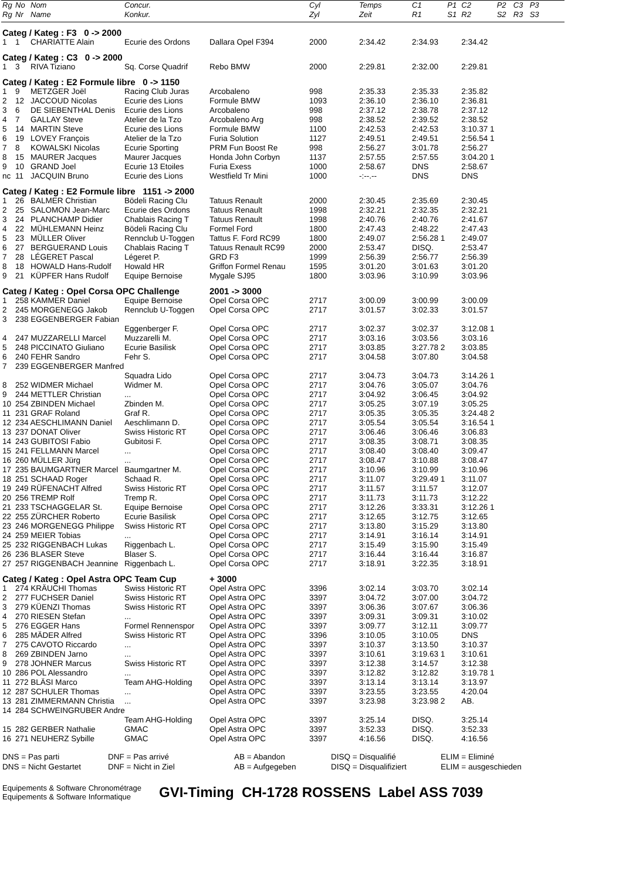| Rg | No | Nom | Concur. | | Cyl | Temps | C1 | P1 | C2 | P2 | C3 | P3 |
| --- | --- | --- | --- | --- | --- | --- | --- | --- | --- | --- | --- | --- |
| Rg | Nr | Name | Konkur. | | Zyl | Zeit | R1 | S1 | R2 | S2 | R3 | S3 |
| Categ / Kateg : F3 0 -> 2000 | | | | | | | | | | | | |
| 1 | 1 | CHARIATTE Alain | Ecurie des Ordons | Dallara Opel F394 | 2000 | 2:34.42 | 2:34.93 | | 2:34.42 | | | |
| Categ / Kateg : C3 0 -> 2000 | | | | | | | | | | | | |
| 1 | 3 | RIVA Tiziano | Sq. Corse Quadrif | Rebo BMW | 2000 | 2:29.81 | 2:32.00 | | 2:29.81 | | | |
| Categ / Kateg : E2 Formule libre 0 -> 1150 | | | | | | | | | | | | |
| 1 | 9 | METZGER Joël | Racing Club Juras | Arcobaleno | 998 | 2:35.33 | 2:35.33 | | 2:35.82 | | | |
| 2 | 12 | JACCOUD Nicolas | Ecurie des Lions | Formule BMW | 1093 | 2:36.10 | 2:36.10 | | 2:36.81 | | | |
| 3 | 6 | DE SIEBENTHAL Denis | Ecurie des Lions | Arcobaleno | 998 | 2:37.12 | 2:38.78 | | 2:37.12 | | | |
| 4 | 7 | GALLAY Steve | Atelier de la Tzo | Arcobaleno Arg | 998 | 2:38.52 | 2:39.52 | | 2:38.52 | | | |
| 5 | 14 | MARTIN Steve | Ecurie des Lions | Formule BMW | 1100 | 2:42.53 | 2:42.53 | | 3:10.37 1 | | | |
| 6 | 19 | LOVEY François | Atelier de la Tzo | Furia Solution | 1127 | 2:49.51 | 2:49.51 | | 2:56.54 1 | | | |
| 7 | 8 | KOWALSKI Nicolas | Ecurie Sporting | PRM Fun Boost Re | 998 | 2:56.27 | 3:01.78 | | 2:56.27 | | | |
| 8 | 15 | MAURER Jacques | Maurer Jacques | Honda John Corbyn | 1137 | 2:57.55 | 2:57.55 | | 3:04.20 1 | | | |
| 9 | 10 | GRAND Joel | Ecurie 13 Etoiles | Furia Exess | 1000 | 2:58.67 | DNS | | 2:58.67 | | | |
| nc | 11 | JACQUIN Bruno | Ecurie des Lions | Westfield Tr Mini | 1000 | -:--.-- | DNS | | DNS | | | |
| Categ / Kateg : E2 Formule libre 1151 -> 2000 | | | | | | | | | | | | |
| 1 | 26 | BALMER Christian | Bödeli Racing Clu | Tatuus Renault | 2000 | 2:30.45 | 2:35.69 | | 2:30.45 | | | |
| 2 | 25 | SALOMON Jean-Marc | Ecurie des Ordons | Tatuus Renault | 1998 | 2:32.21 | 2:32.35 | | 2:32.21 | | | |
| 3 | 24 | PLANCHAMP Didier | Chablais Racing T | Tatuus Renault | 1998 | 2:40.76 | 2:40.76 | | 2:41.67 | | | |
| 4 | 22 | MÜHLEMANN Heinz | Bödeli Racing Clu | Formel Ford | 1800 | 2:47.43 | 2:48.22 | | 2:47.43 | | | |
| 5 | 23 | MÜLLER Oliver | Rennclub U-Toggen | Tattus F. Ford RC99 | 1800 | 2:49.07 | 2:56.28 1 | | 2:49.07 | | | |
| 6 | 27 | BERGUERAND Louis | Chablais Racing T | Tatuus Renault RC99 | 2000 | 2:53.47 | DISQ. | | 2:53.47 | | | |
| 7 | 28 | LÉGERET Pascal | Légeret P. | GRD F3 | 1999 | 2:56.39 | 2:56.77 | | 2:56.39 | | | |
| 8 | 18 | HOWALD Hans-Rudolf | Howald HR | Griffon Formel Renau | 1595 | 3:01.20 | 3:01.63 | | 3:01.20 | | | |
| 9 | 21 | KÜPFER Hans Rudolf | Equipe Bernoise | Mygale SJ95 | 1800 | 3:03.96 | 3:10.99 | | 3:03.96 | | | |
| Categ / Kateg : Opel Corsa OPC Challenge | | | | 2001 -> 3000 | | | | | | | | |
| 1 | 258 KAMMER Daniel | | Equipe Bernoise | Opel Corsa OPC | 2717 | 3:00.09 | 3:00.99 | | 3:00.09 | | | |
| 2 | 245 MORGENEGG Jakob | | Rennclub U-Toggen | Opel Corsa OPC | 2717 | 3:01.57 | 3:02.33 | | 3:01.57 | | | |
| 3 | 238 EGGENBERGER Fabian | | | | | | | | | | | |
| | | | Eggenberger F. | Opel Corsa OPC | 2717 | 3:02.37 | 3:02.37 | | 3:12.08 1 | | | |
| 4 | 247 MUZZARELLI Marcel | | Muzzarelli M. | Opel Corsa OPC | 2717 | 3:03.16 | 3:03.56 | | 3:03.16 | | | |
| 5 | 248 PICCINATO Giuliano | | Ecurie Basilisk | Opel Corsa OPC | 2717 | 3:03.85 | 3:27.78 2 | | 3:03.85 | | | |
| 6 | 240 FEHR Sandro | | Fehr S. | Opel Corsa OPC | 2717 | 3:04.58 | 3:07.80 | | 3:04.58 | | | |
| 7 | 239 EGGENBERGER Manfred | | | | | | | | | | | |
| | | | Squadra Lido | Opel Corsa OPC | 2717 | 3:04.73 | 3:04.73 | | 3:14.26 1 | | | |
| 8 | 252 WIDMER Michael | | Widmer M. | Opel Corsa OPC | 2717 | 3:04.76 | 3:05.07 | | 3:04.76 | | | |
| 9 | 244 METTLER Christian | | ... | Opel Corsa OPC | 2717 | 3:04.92 | 3:06.45 | | 3:04.92 | | | |
| 10 | 254 ZBINDEN Michael | | Zbinden M. | Opel Corsa OPC | 2717 | 3:05.25 | 3:07.19 | | 3:05.25 | | | |
| 11 | 231 GRAF Roland | | Graf R. | Opel Corsa OPC | 2717 | 3:05.35 | 3:05.35 | | 3:24.48 2 | | | |
| 12 | 234 AESCHLIMANN Daniel | | Aeschlimann D. | Opel Corsa OPC | 2717 | 3:05.54 | 3:05.54 | | 3:16.54 1 | | | |
| 13 | 237 DONAT Oliver | | Swiss Historic RT | Opel Corsa OPC | 2717 | 3:06.46 | 3:06.46 | | 3:06.83 | | | |
| 14 | 243 GUBITOSI Fabio | | Gubitosi F. | Opel Corsa OPC | 2717 | 3:08.35 | 3:08.71 | | 3:08.35 | | | |
| 15 | 241 FELLMANN Marcel | | ... | Opel Corsa OPC | 2717 | 3:08.40 | 3:08.40 | | 3:09.47 | | | |
| 16 | 260 MÜLLER Jürg | | ... | Opel Corsa OPC | 2717 | 3:08.47 | 3:10.88 | | 3:08.47 | | | |
| 17 | 235 BAUMGARTNER Marcel | | Baumgartner M. | Opel Corsa OPC | 2717 | 3:10.96 | 3:10.99 | | 3:10.96 | | | |
| 18 | 251 SCHAAD Roger | | Schaad R. | Opel Corsa OPC | 2717 | 3:11.07 | 3:29.49 1 | | 3:11.07 | | | |
| 19 | 249 RÜFENACHT Alfred | | Swiss Historic RT | Opel Corsa OPC | 2717 | 3:11.57 | 3:11.57 | | 3:12.07 | | | |
| 20 | 256 TREMP Rolf | | Tremp R. | Opel Corsa OPC | 2717 | 3:11.73 | 3:11.73 | | 3:12.22 | | | |
| 21 | 233 TSCHAGGELAR St. | | Equipe Bernoise | Opel Corsa OPC | 2717 | 3:12.26 | 3:33.31 | | 3:12.26 1 | | | |
| 22 | 255 ZÜRCHER Roberto | | Ecurie Basilisk | Opel Corsa OPC | 2717 | 3:12.65 | 3:12.75 | | 3:12.65 | | | |
| 23 | 246 MORGENEGG Philippe | | Swiss Historic RT | Opel Corsa OPC | 2717 | 3:13.80 | 3:15.29 | | 3:13.80 | | | |
| 24 | 259 MEIER Tobias | | ... | Opel Corsa OPC | 2717 | 3:14.91 | 3:16.14 | | 3:14.91 | | | |
| 25 | 232 RIGGENBACH Lukas | | Riggenbach L. | Opel Corsa OPC | 2717 | 3:15.49 | 3:15.90 | | 3:15.49 | | | |
| 26 | 236 BLASER Steve | | Blaser S. | Opel Corsa OPC | 2717 | 3:16.44 | 3:16.44 | | 3:16.87 | | | |
| 27 | 257 RIGGENBACH Jeannine | | Riggenbach L. | Opel Corsa OPC | 2717 | 3:18.91 | 3:22.35 | | 3:18.91 | | | |
| Categ / Kateg : Opel Astra OPC Team Cup | | | | + 3000 | | | | | | | | |
| 1 | 274 KRÄUCHI Thomas | | Swiss Historic RT | Opel Astra OPC | 3396 | 3:02.14 | 3:03.70 | | 3:02.14 | | | |
| 2 | 277 FUCHSER Daniel | | Swiss Historic RT | Opel Astra OPC | 3397 | 3:04.72 | 3:07.00 | | 3:04.72 | | | |
| 3 | 279 KÜENZI Thomas | | Swiss Historic RT | Opel Astra OPC | 3397 | 3:06.36 | 3:07.67 | | 3:06.36 | | | |
| 4 | 270 RIESEN Stefan | | ... | Opel Astra OPC | 3397 | 3:09.31 | 3:09.31 | | 3:10.02 | | | |
| 5 | 276 EGGER Hans | | Formel Rennenspor | Opel Astra OPC | 3397 | 3:09.77 | 3:12.11 | | 3:09.77 | | | |
| 6 | 285 MÄDER Alfred | | Swiss Historic RT | Opel Astra OPC | 3396 | 3:10.05 | 3:10.05 | | DNS | | | |
| 7 | 275 CAVOTO Riccardo | | ... | Opel Astra OPC | 3397 | 3:10.37 | 3:13.50 | | 3:10.37 | | | |
| 8 | 269 ZBINDEN Jarno | | ... | Opel Astra OPC | 3397 | 3:10.61 | 3:19.63 1 | | 3:10.61 | | | |
| 9 | 278 JOHNER Marcus | | Swiss Historic RT | Opel Astra OPC | 3397 | 3:12.38 | 3:14.57 | | 3:12.38 | | | |
| 10 | 286 POL Alessandro | | ... | Opel Astra OPC | 3397 | 3:12.82 | 3:12.82 | | 3:19.78 1 | | | |
| 11 | 272 BLÄSI Marco | | Team AHG-Holding | Opel Astra OPC | 3397 | 3:13.14 | 3:13.14 | | 3:13.97 | | | |
| 12 | 287 SCHULER Thomas | | ... | Opel Astra OPC | 3397 | 3:23.55 | 3:23.55 | | 4:20.04 | | | |
| 13 | 281 ZIMMERMANN Christia | | ... | Opel Astra OPC | 3397 | 3:23.98 | 3:23.98 2 | | AB. | | | |
| 14 | 284 SCHWEINGRUBER Andre | | | | | | | | | | | |
| | | | Team AHG-Holding | Opel Astra OPC | 3397 | 3:25.14 | DISQ. | | 3:25.14 | | | |
| 15 | 282 GERBER Nathalie | | GMAC | Opel Astra OPC | 3397 | 3:52.33 | DISQ. | | 3:52.33 | | | |
| 16 | 271 NEUHERZ Sybille | | GMAC | Opel Astra OPC | 3397 | 4:16.56 | DISQ. | | 4:16.56 | | | |
DNS = Pas parti
DNS = Nicht Gestartet
DNF = Pas arrivé
DNF = Nicht in Ziel
AB = Abandon
AB = Aufgegeben
DISQ = Disqualifié
DISQ = Disqualifiziert
ELIM = Eliminé
ELIM = ausgeschieden
Equipements & Software Chronométrage
Equipements & Software Informatique
GVI-Timing CH-1728 ROSSENS Label ASS 7039